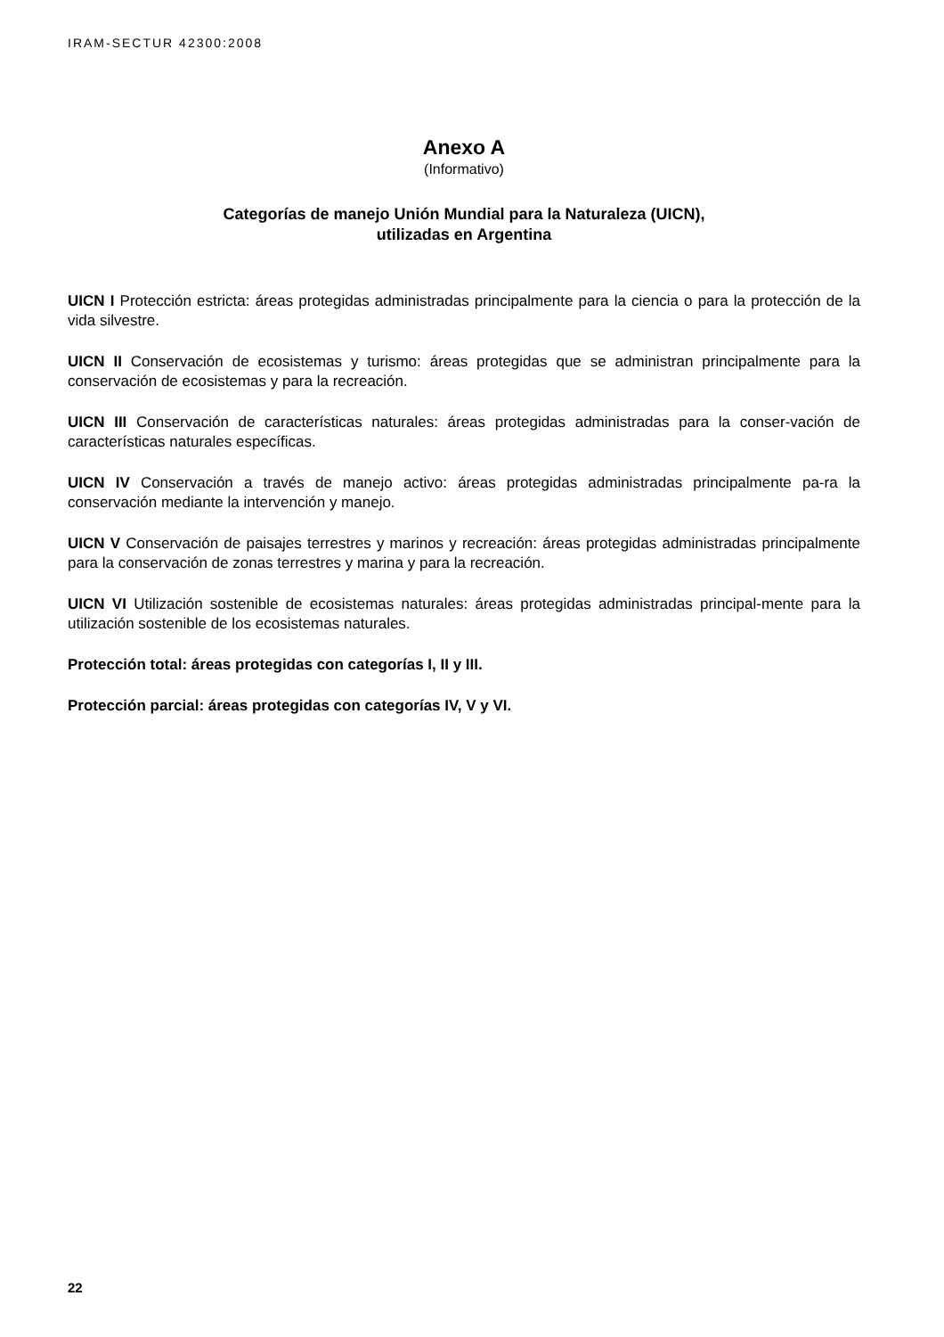IRAM-SECTUR 42300:2008
Anexo A
(Informativo)
Categorías de manejo Unión Mundial para la Naturaleza (UICN),
utilizadas en Argentina
UICN I Protección estricta: áreas protegidas administradas principalmente para la ciencia o para la protección de la vida silvestre.
UICN II Conservación de ecosistemas y turismo: áreas protegidas que se administran principalmente para la conservación de ecosistemas y para la recreación.
UICN III Conservación de características naturales: áreas protegidas administradas para la conser-vación de características naturales específicas.
UICN IV Conservación a través de manejo activo: áreas protegidas administradas principalmente pa-ra la conservación mediante la intervención y manejo.
UICN V Conservación de paisajes terrestres y marinos y recreación: áreas protegidas administradas principalmente para la conservación de zonas terrestres y marina y para la recreación.
UICN VI Utilización sostenible de ecosistemas naturales: áreas protegidas administradas principal-mente para la utilización sostenible de los ecosistemas naturales.
Protección total: áreas protegidas con categorías I, II y III.
Protección parcial: áreas protegidas con categorías IV, V y VI.
22